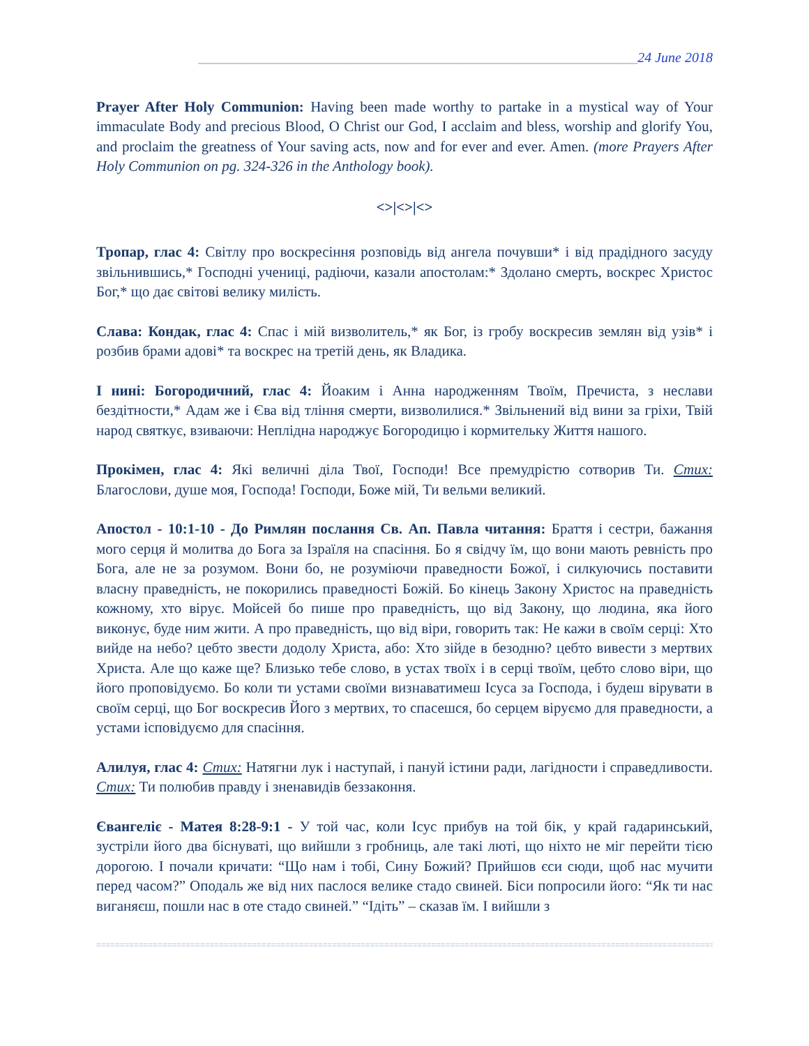_______________________________________________________________24 June 2018
Prayer After Holy Communion: Having been made worthy to partake in a mystical way of Your immaculate Body and precious Blood, O Christ our God, I acclaim and bless, worship and glorify You, and proclaim the greatness of Your saving acts, now and for ever and ever. Amen. (more Prayers After Holy Communion on pg. 324-326 in the Anthology book).
<>|<>|<>
Тропар, глас 4: Світлу про воскресіння розповідь від ангела почувши* і від прадідного засуду звільнившись,* Господні учениці, радіючи, казали апостолам:* Здолано смерть, воскрес Христос Бог,* що дає світові велику милість.
Слава: Кондак, глас 4: Спас і мій визволитель,* як Бог, із гробу воскресив землян від узів* і розбив брами адові* та воскрес на третій день, як Владика.
І нині: Богородичний, глас 4: Йоаким і Анна народженням Твоїм, Пречиста, з неслави бездітности,* Адам же і Єва від тління смерти, визволилися.* Звільнений від вини за гріхи, Твій народ святкує, взиваючи: Неплідна народжує Богородицю і кормительку Життя нашого.
Прокімен, глас 4: Які величні діла Твої, Господи! Все премудрістю сотворив Ти. Стих: Благослови, душе моя, Господа! Господи, Боже мій, Ти вельми великий.
Апостол - 10:1-10 - До Римлян послання Св. Ап. Павла читання: Браття і сестри, бажання мого серця й молитва до Бога за Ізраїля на спасіння. Бо я свідчу їм, що вони мають ревність про Бога, але не за розумом. Вони бо, не розуміючи праведности Божої, і силкуючись поставити власну праведність, не покорились праведності Божій. Бо кінець Закону Христос на праведність кожному, хто вірує. Мойсей бо пише про праведність, що від Закону, що людина, яка його виконує, буде ним жити. А про праведність, що від віри, говорить так: Не кажи в своїм серці: Хто вийде на небо? цебто звести додолу Христа, або: Хто зійде в безодню? цебто вивести з мертвих Христа. Але що каже ще? Близько тебе слово, в устах твоїх і в серці твоїм, цебто слово віри, що його проповідуємо. Бо коли ти устами своїми визнаватимеш Ісуса за Господа, і будеш вірувати в своїм серці, що Бог воскресив Його з мертвих, то спасешся, бо серцем віруємо для праведности, а устами ісповідуємо для спасіння.
Алилуя, глас 4: Стих: Натягни лук і наступай, і пануй істини ради, лагідности і справедливости. Стих: Ти полюбив правду і зненавидів беззаконня.
Євангеліє - Матея 8:28-9:1 - У той час, коли Ісус прибув на той бік, у край гадаринський, зустріли його два біснуваті, що вийшли з гробниць, але такі люті, що ніхто не міг перейти тією дорогою. І почали кричати: “Що нам і тобі, Сину Божий? Прийшов єси сюди, щоб нас мучити перед часом?” Оподаль же від них паслося велике стадо свиней. Біси попросили його: “Як ти нас виганяєш, пошли нас в оте стадо свиней.” “Ідіть” – сказав їм. І вийшли з
=====================================================================================================================================================